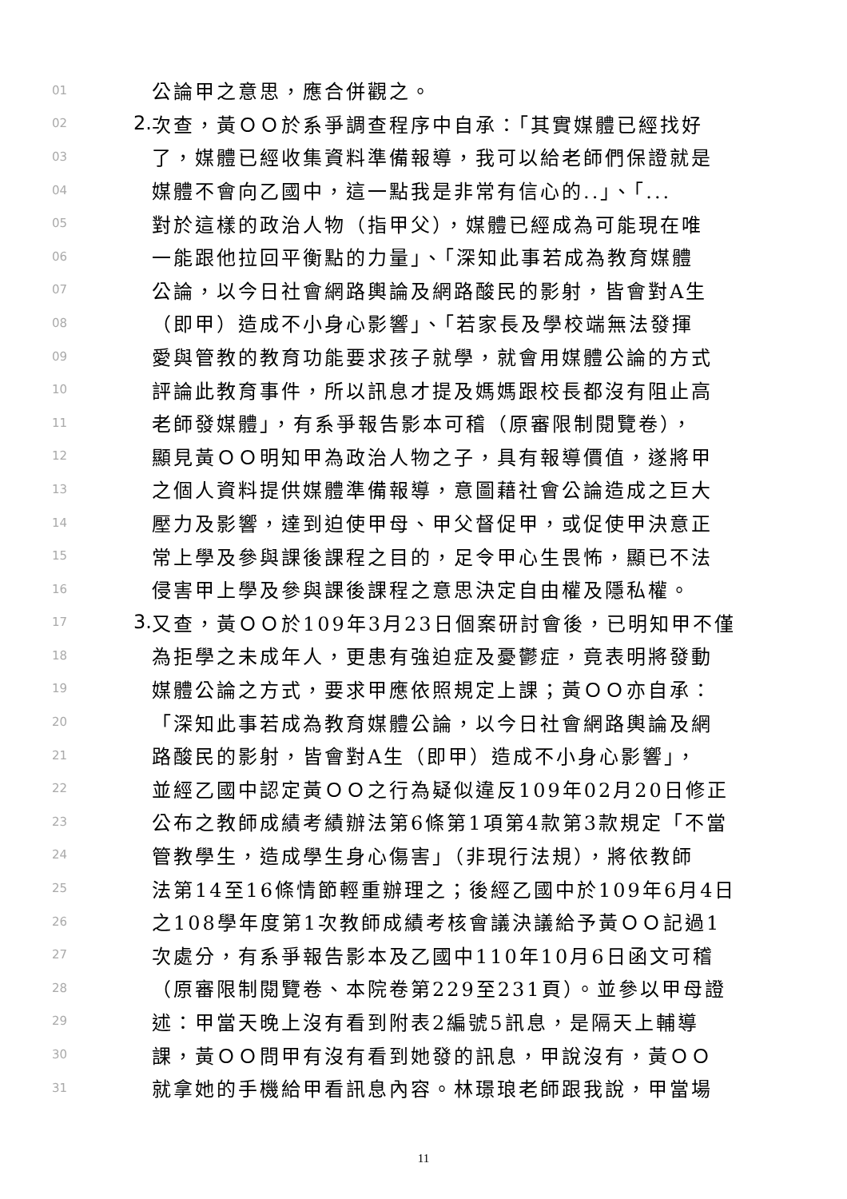01 公論甲之意思，應合併觀之。
02 2. 次查，黃ＯＯ於系爭調查程序中自承：「其實媒體已經找好
03 了，媒體已經收集資料準備報導，我可以給老師們保證就是
04 媒體不會向乙國中，這一點我是非常有信心的..」、「...
05 對於這樣的政治人物（指甲父），媒體已經成為可能現在唯
06 一能跟他拉回平衡點的力量」、「深知此事若成為教育媒體
07 公論，以今日社會網路輿論及網路酸民的影射，皆會對A生
08 （即甲）造成不小身心影響」、「若家長及學校端無法發揮
09 愛與管教的教育功能要求孩子就學，就會用媒體公論的方式
10 評論此教育事件，所以訊息才提及媽媽跟校長都沒有阻止高
11 老師發媒體」，有系爭報告影本可稽（原審限制閱覽卷），
12 顯見黃ＯＯ明知甲為政治人物之子，具有報導價值，遂將甲
13 之個人資料提供媒體準備報導，意圖藉社會公論造成之巨大
14 壓力及影響，達到迫使甲母、甲父督促甲，或促使甲決意正
15 常上學及參與課後課程之目的，足令甲心生畏怖，顯已不法
16 侵害甲上學及參與課後課程之意思決定自由權及隱私權。
17 3. 又查，黃ＯＯ於109年3月23日個案研討會後，已明知甲不僅
18 為拒學之未成年人，更患有強迫症及憂鬱症，竟表明將發動
19 媒體公論之方式，要求甲應依照規定上課；黃ＯＯ亦自承：
20 「深知此事若成為教育媒體公論，以今日社會網路輿論及網
21 路酸民的影射，皆會對A生（即甲）造成不小身心影響」，
22 並經乙國中認定黃ＯＯ之行為疑似違反109年02月20日修正
23 公布之教師成績考績辦法第6條第1項第4款第3款規定「不當
24 管教學生，造成學生身心傷害」（非現行法規），將依教師
25 法第14至16條情節輕重辦理之；後經乙國中於109年6月4日
26 之108學年度第1次教師成績考核會議決議給予黃ＯＯ記過1
27 次處分，有系爭報告影本及乙國中110年10月6日函文可稽
28 （原審限制閱覽卷、本院卷第229至231頁）。並參以甲母證
29 述：甲當天晚上沒有看到附表2編號5訊息，是隔天上輔導
30 課，黃ＯＯ問甲有沒有看到她發的訊息，甲說沒有，黃ＯＯ
31 就拿她的手機給甲看訊息內容。林璟琅老師跟我說，甲當場
11